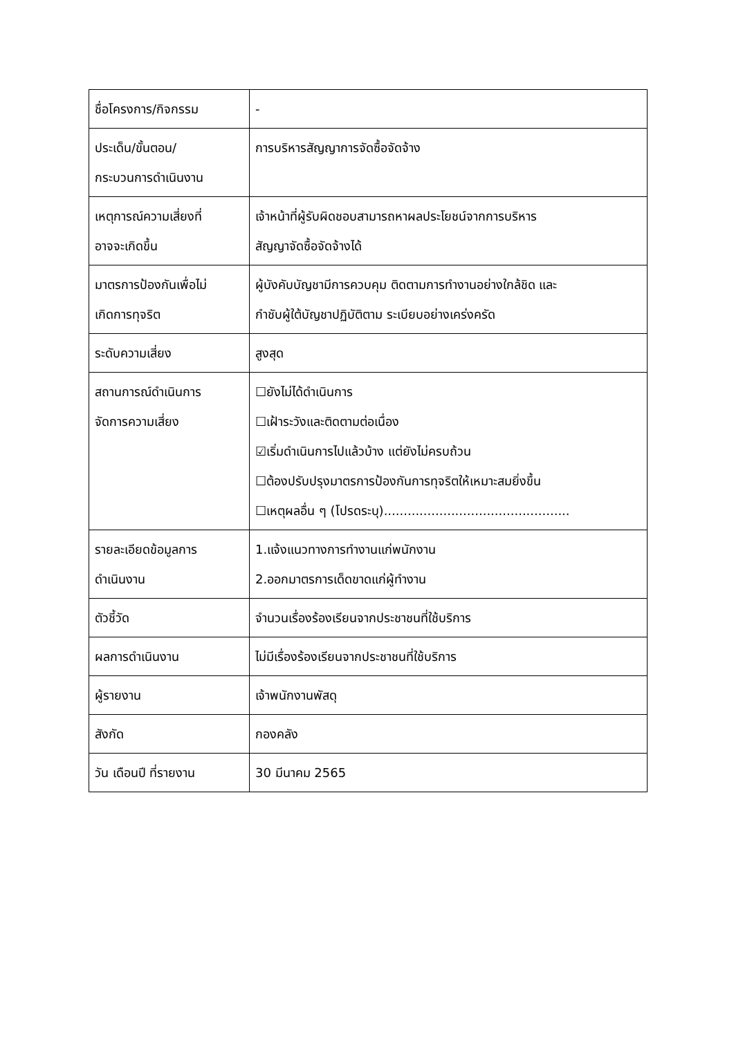| ชื่อโครงการ/กิจกรรม | - |
| ประเด็น/ขั้นตอน/ กระบวนการดำเนินงาน | การบริหารสัญญาการจัดซื้อจัดจ้าง |
| เหตุการณ์ความเสี่ยงที่ อาจจะเกิดขึ้น | เจ้าหน้าที่ผู้รับผิดชอบสามารถหาผลประโยชน์จากการบริหาร สัญญาจัดซื้อจัดจ้างได้ |
| มาตรการป้องกันเพื่อไม่ เกิดการทุจริต | ผู้บังคับบัญชามีการควบคุม ติดตามการทำงานอย่างใกล้ชิด และ กำชับผู้ใต้บัญชาปฏิบัติตาม ระเบียบอย่างเคร่งครัด |
| ระดับความเสี่ยง | สูงสุด |
| สถานการณ์ดำเนินการ จัดการความเสี่ยง | ☐ยังไม่ได้ดำเนินการ ☐เฝ้าระวังและติดตามต่อเนื่อง ☑เริ่มดำเนินการไปแล้วบ้าง แต่ยังไม่ครบถ้วน ☐ต้องปรับปรุงมาตรการป้องกันการทุจริตให้เหมาะสมยิ่งขึ้น ☐เหตุผลอื่น ๆ (โปรดระบุ)............................................... |
| รายละเอียดข้อมูลการ ดำเนินงาน | 1.แจ้งแนวทางการทำงานแก่พนักงาน 2.ออกมาตรการเด็ดขาดแก่ผู้ทำงาน |
| ตัวชี้วัด | จำนวนเรื่องร้องเรียนจากประชาชนที่ใช้บริการ |
| ผลการดำเนินงาน | ไม่มีเรื่องร้องเรียนจากประชาชนที่ใช้บริการ |
| ผู้รายงาน | เจ้าพนักงานพัสดุ |
| สังกัด | กองคลัง |
| วัน เดือนปี ที่รายงาน | 30 มีนาคม 2565 |